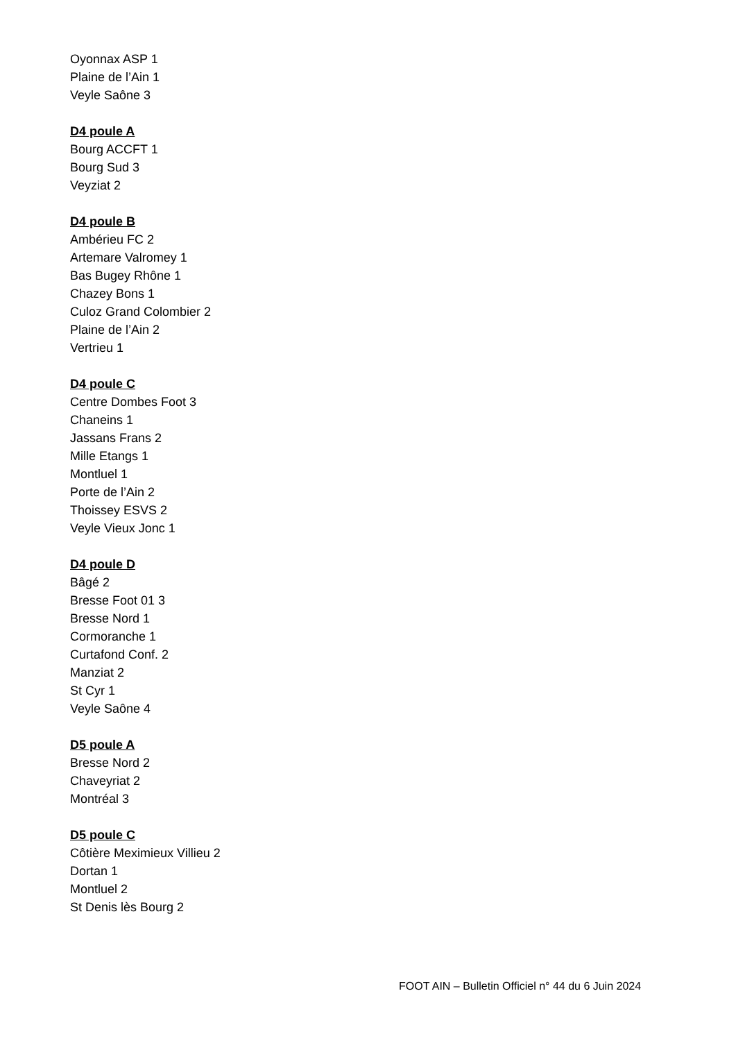Oyonnax ASP 1
Plaine de l’Ain 1
Veyle Saône 3
D4 poule A
Bourg ACCFT 1
Bourg Sud 3
Veyziat 2
D4 poule B
Ambérieu FC 2
Artemare Valromey 1
Bas Bugey Rhône 1
Chazey Bons 1
Culoz Grand Colombier 2
Plaine de l’Ain 2
Vertrieu 1
D4 poule C
Centre Dombes Foot 3
Chaneins 1
Jassans Frans 2
Mille Etangs 1
Montluel 1
Porte de l’Ain 2
Thoissey ESVS 2
Veyle Vieux Jonc 1
D4 poule D
Bâgé 2
Bresse Foot 01 3
Bresse Nord 1
Cormoranche 1
Curtafond Conf. 2
Manziat 2
St Cyr 1
Veyle Saône 4
D5 poule A
Bresse Nord 2
Chaveyriat 2
Montréal 3
D5 poule C
Côtière Meximieux Villieu 2
Dortan 1
Montluel 2
St Denis lès Bourg 2
FOOT AIN – Bulletin Officiel n° 44 du 6 Juin 2024